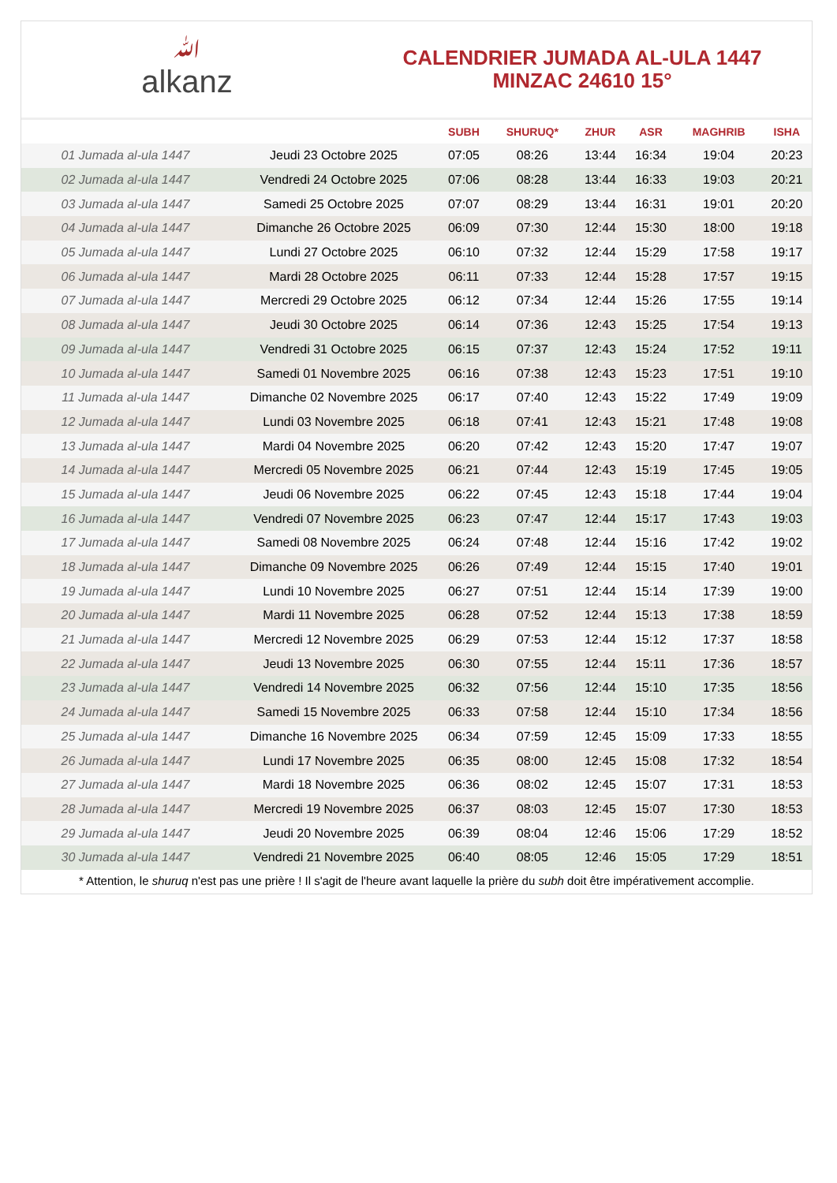ﷲalkanz
CALENDRIER JUMADA AL-ULA 1447
MINZAC 24610 15°
| | | SUBH | SHURUQ* | ZHUR | ASR | MAGHRIB | ISHA |
| --- | --- | --- | --- | --- | --- | --- | --- |
| 01 Jumada al-ula 1447 | Jeudi 23 Octobre 2025 | 07:05 | 08:26 | 13:44 | 16:34 | 19:04 | 20:23 |
| 02 Jumada al-ula 1447 | Vendredi 24 Octobre 2025 | 07:06 | 08:28 | 13:44 | 16:33 | 19:03 | 20:21 |
| 03 Jumada al-ula 1447 | Samedi 25 Octobre 2025 | 07:07 | 08:29 | 13:44 | 16:31 | 19:01 | 20:20 |
| 04 Jumada al-ula 1447 | Dimanche 26 Octobre 2025 | 06:09 | 07:30 | 12:44 | 15:30 | 18:00 | 19:18 |
| 05 Jumada al-ula 1447 | Lundi 27 Octobre 2025 | 06:10 | 07:32 | 12:44 | 15:29 | 17:58 | 19:17 |
| 06 Jumada al-ula 1447 | Mardi 28 Octobre 2025 | 06:11 | 07:33 | 12:44 | 15:28 | 17:57 | 19:15 |
| 07 Jumada al-ula 1447 | Mercredi 29 Octobre 2025 | 06:12 | 07:34 | 12:44 | 15:26 | 17:55 | 19:14 |
| 08 Jumada al-ula 1447 | Jeudi 30 Octobre 2025 | 06:14 | 07:36 | 12:43 | 15:25 | 17:54 | 19:13 |
| 09 Jumada al-ula 1447 | Vendredi 31 Octobre 2025 | 06:15 | 07:37 | 12:43 | 15:24 | 17:52 | 19:11 |
| 10 Jumada al-ula 1447 | Samedi 01 Novembre 2025 | 06:16 | 07:38 | 12:43 | 15:23 | 17:51 | 19:10 |
| 11 Jumada al-ula 1447 | Dimanche 02 Novembre 2025 | 06:17 | 07:40 | 12:43 | 15:22 | 17:49 | 19:09 |
| 12 Jumada al-ula 1447 | Lundi 03 Novembre 2025 | 06:18 | 07:41 | 12:43 | 15:21 | 17:48 | 19:08 |
| 13 Jumada al-ula 1447 | Mardi 04 Novembre 2025 | 06:20 | 07:42 | 12:43 | 15:20 | 17:47 | 19:07 |
| 14 Jumada al-ula 1447 | Mercredi 05 Novembre 2025 | 06:21 | 07:44 | 12:43 | 15:19 | 17:45 | 19:05 |
| 15 Jumada al-ula 1447 | Jeudi 06 Novembre 2025 | 06:22 | 07:45 | 12:43 | 15:18 | 17:44 | 19:04 |
| 16 Jumada al-ula 1447 | Vendredi 07 Novembre 2025 | 06:23 | 07:47 | 12:44 | 15:17 | 17:43 | 19:03 |
| 17 Jumada al-ula 1447 | Samedi 08 Novembre 2025 | 06:24 | 07:48 | 12:44 | 15:16 | 17:42 | 19:02 |
| 18 Jumada al-ula 1447 | Dimanche 09 Novembre 2025 | 06:26 | 07:49 | 12:44 | 15:15 | 17:40 | 19:01 |
| 19 Jumada al-ula 1447 | Lundi 10 Novembre 2025 | 06:27 | 07:51 | 12:44 | 15:14 | 17:39 | 19:00 |
| 20 Jumada al-ula 1447 | Mardi 11 Novembre 2025 | 06:28 | 07:52 | 12:44 | 15:13 | 17:38 | 18:59 |
| 21 Jumada al-ula 1447 | Mercredi 12 Novembre 2025 | 06:29 | 07:53 | 12:44 | 15:12 | 17:37 | 18:58 |
| 22 Jumada al-ula 1447 | Jeudi 13 Novembre 2025 | 06:30 | 07:55 | 12:44 | 15:11 | 17:36 | 18:57 |
| 23 Jumada al-ula 1447 | Vendredi 14 Novembre 2025 | 06:32 | 07:56 | 12:44 | 15:10 | 17:35 | 18:56 |
| 24 Jumada al-ula 1447 | Samedi 15 Novembre 2025 | 06:33 | 07:58 | 12:44 | 15:10 | 17:34 | 18:56 |
| 25 Jumada al-ula 1447 | Dimanche 16 Novembre 2025 | 06:34 | 07:59 | 12:45 | 15:09 | 17:33 | 18:55 |
| 26 Jumada al-ula 1447 | Lundi 17 Novembre 2025 | 06:35 | 08:00 | 12:45 | 15:08 | 17:32 | 18:54 |
| 27 Jumada al-ula 1447 | Mardi 18 Novembre 2025 | 06:36 | 08:02 | 12:45 | 15:07 | 17:31 | 18:53 |
| 28 Jumada al-ula 1447 | Mercredi 19 Novembre 2025 | 06:37 | 08:03 | 12:45 | 15:07 | 17:30 | 18:53 |
| 29 Jumada al-ula 1447 | Jeudi 20 Novembre 2025 | 06:39 | 08:04 | 12:46 | 15:06 | 17:29 | 18:52 |
| 30 Jumada al-ula 1447 | Vendredi 21 Novembre 2025 | 06:40 | 08:05 | 12:46 | 15:05 | 17:29 | 18:51 |
* Attention, le shuruq n'est pas une prière ! Il s'agit de l'heure avant laquelle la prière du subh doit être impérativement accomplie.